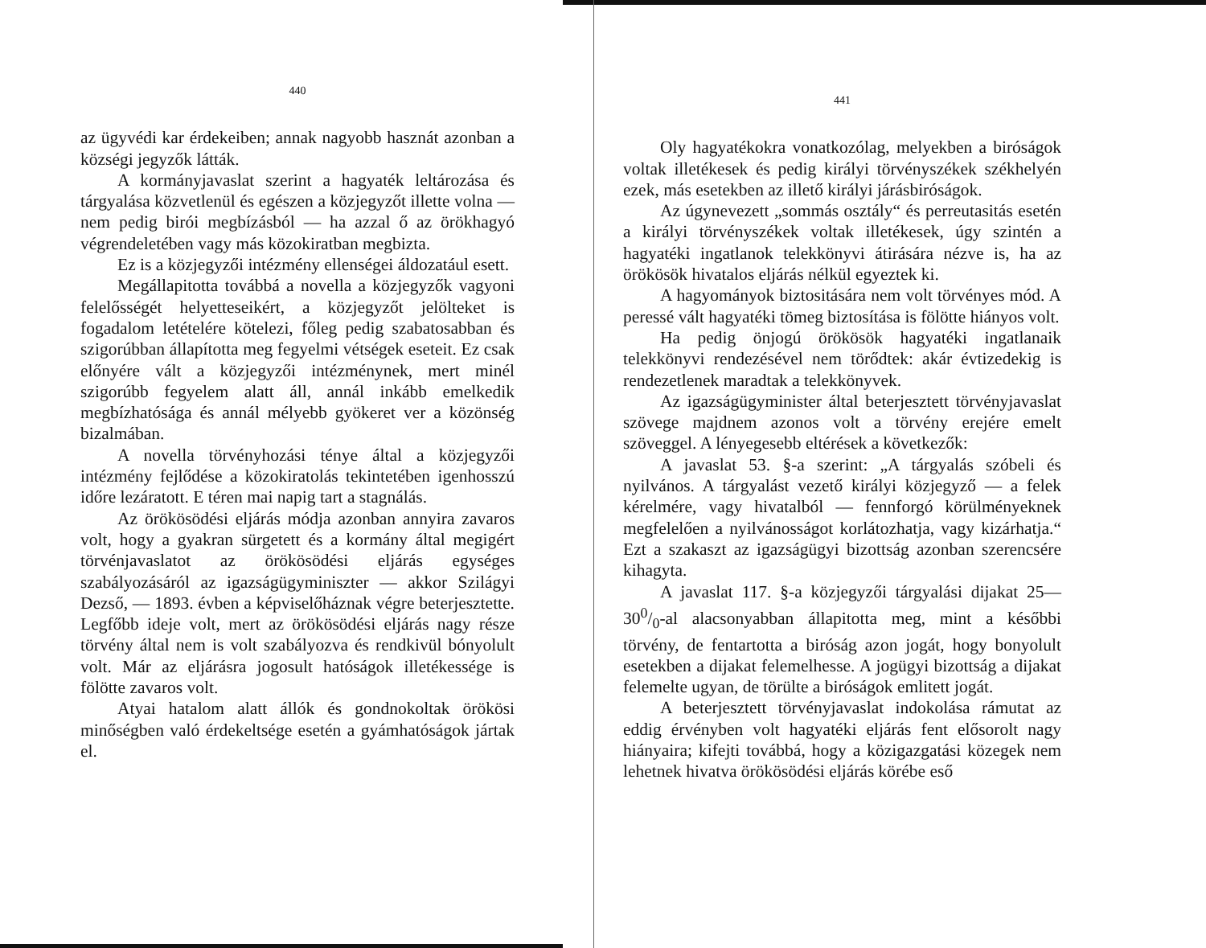440
az ügyvédi kar érdekeiben; annak nagyobb hasznát azonban a községi jegyzők látták.
A kormányjavaslat szerint a hagyaték leltározása és tárgyalása közvetlenül és egészen a közjegyzőt illette volna — nem pedig birói megbízásból — ha azzal ő az örökhagyó végrendeletében vagy más közokiratban megbizta.
Ez is a közjegyzői intézmény ellenségei áldozatául esett.
Megállapitotta továbbá a novella a közjegyzők vagyoni felelősségét helyetteseikért, a közjegyzőt jelölteket is fogadalom letételére kötelezi, főleg pedig szabatosabban és szigorúbban állapította meg fegyelmi vétségek eseteit. Ez csak előnyére vált a közjegyzői intézménynek, mert minél szigorúbb fegyelem alatt áll, annál inkább emelkedik megbízhatósága és annál mélyebb gyökeret ver a közönség bizalmában.
A novella törvényhozási ténye által a közjegyzői intézmény fejlődése a közokiratolás tekintetében igenhosszú időre lezáratott. E téren mai napig tart a stagnálás.
Az örökösödési eljárás módja azonban annyira zavaros volt, hogy a gyakran sürgetett és a kormány által megigért törvénjavaslatot az örökösödési eljárás egységes szabályozásáról az igazságügyminiszter — akkor Szilágyi Dezső, — 1893. évben a képviselőháznak végre beterjesztette. Legfőbb ideje volt, mert az örökösödési eljárás nagy része törvény által nem is volt szabályozva és rendkivül bónyolult volt. Már az eljárásra jogosult hatóságok illetékessége is fölötte zavaros volt.
Atyai hatalom alatt állók és gondnokoltak örökösi minőségben való érdekeltsége esetén a gyámhatóságok jártak el.
441
Oly hagyatékokra vonatkozólag, melyekben a biróságok voltak illetékesek és pedig királyi törvényszékek székhelyén ezek, más esetekben az illető királyi járásbiróságok.
Az úgynevezett „sommás osztály“ és perreutasitás esetén a királyi törvényszékek voltak illetékesek, úgy szintén a hagyatéki ingatlanok telekkönyvi átirására nézve is, ha az örökösök hivatalos eljárás nélkül egyeztek ki.
A hagyományok biztositására nem volt törvényes mód. A peressé vált hagyatéki tömeg biztosítása is fölötte hiányos volt.
Ha pedig önjogú örökösök hagyatéki ingatlanaik telekkönyvi rendezésével nem törődtek: akár évtizedekig is rendezetlenek maradtak a telekkönyvek.
Az igazságügyminister által beterjesztett törvényjavaslat szövege majdnem azonos volt a törvény erejére emelt szöveggel. A lényegesebb eltérések a következők:
A javaslat 53. §-a szerint: „A tárgyalás szóbeli és nyilvános. A tárgyalást vezető királyi közjegyző — a felek kérelmére, vagy hivatalból — fennforgó körülményeknek megfelelően a nyilvánosságot korlátozhatja, vagy kizárhatja.“ Ezt a szakaszt az igazságügyi bizottság azonban szerencsére kihagyta.
A javaslat 117. §-a közjegyzői tárgyalási dijakat 25—300/0-al alacsonyabban állapitotta meg, mint a későbbi törvény, de fentartotta a biróság azon jogát, hogy bonyolult esetekben a dijakat felemelhesse. A jogügyi bizottság a dijakat felemelte ugyan, de törülte a biróságok emlitett jogát.
A beterjesztett törvényjavaslat indokolása rámutat az eddig érvényben volt hagyatéki eljárás fent elősorolt nagy hiányaira; kifejti továbbá, hogy a közigazgatási közegek nem lehetnek hivatva örökösödési eljárás körébe eső